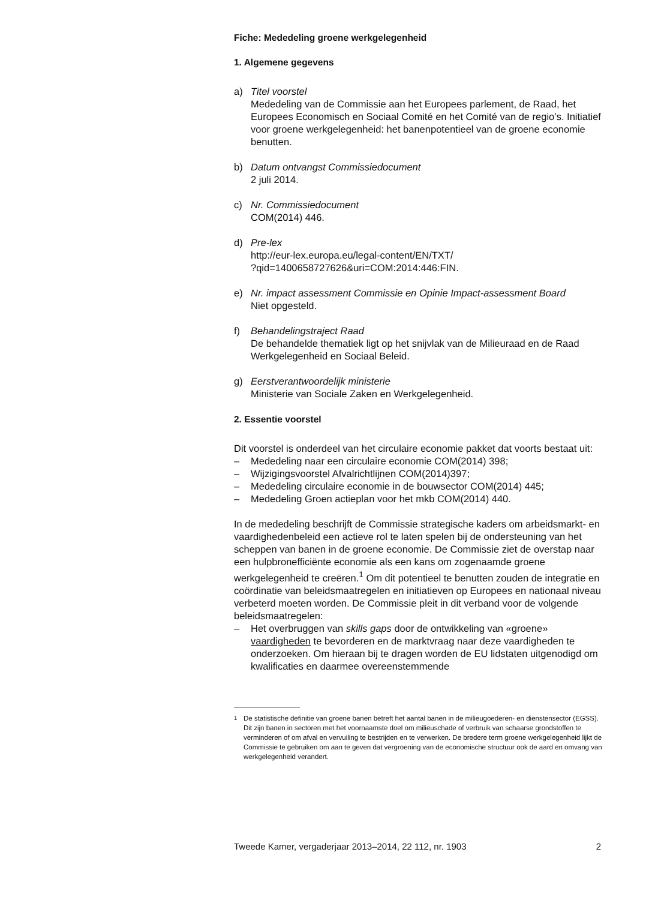Fiche: Mededeling groene werkgelegenheid
1. Algemene gegevens
a) Titel voorstel
Mededeling van de Commissie aan het Europees parlement, de Raad, het Europees Economisch en Sociaal Comité en het Comité van de regio’s. Initiatief voor groene werkgelegenheid: het banenpotentieel van de groene economie benutten.
b) Datum ontvangst Commissiedocument
2 juli 2014.
c) Nr. Commissiedocument
COM(2014) 446.
d) Pre-lex
http://eur-lex.europa.eu/legal-content/EN/TXT/
?qid=1400658727626&uri=COM:2014:446:FIN.
e) Nr. impact assessment Commissie en Opinie Impact-assessment Board
Niet opgesteld.
f) Behandelingstraject Raad
De behandelde thematiek ligt op het snijvlak van de Milieuraad en de Raad Werkgelegenheid en Sociaal Beleid.
g) Eerstverantwoordelijk ministerie
Ministerie van Sociale Zaken en Werkgelegenheid.
2. Essentie voorstel
Dit voorstel is onderdeel van het circulaire economie pakket dat voorts bestaat uit:
– Mededeling naar een circulaire economie COM(2014) 398;
– Wijzigingsvoorstel Afvalrichtlijnen COM(2014)397;
– Mededeling circulaire economie in de bouwsector COM(2014) 445;
– Mededeling Groen actieplan voor het mkb COM(2014) 440.
In de mededeling beschrijft de Commissie strategische kaders om arbeidsmarkt- en vaardighedenbeleid een actieve rol te laten spelen bij de ondersteuning van het scheppen van banen in de groene economie. De Commissie ziet de overstap naar een hulpbronefficiënte economie als een kans om zogenaamde groene werkgelegenheid te creëren.<sup>1</sup> Om dit potentieel te benutten zouden de integratie en coördinatie van beleidsmaatregelen en initiatieven op Europees en nationaal niveau verbeterd moeten worden. De Commissie pleit in dit verband voor de volgende beleidsmaatregelen:
– Het overbruggen van skills gaps door de ontwikkeling van «groene» vaardigheden te bevorderen en de marktvraag naar deze vaardigheden te onderzoeken. Om hieraan bij te dragen worden de EU lidstaten uitgenodigd om kwalificaties en daarmee overeenstemmende
<sup>1</sup> De statistische definitie van groene banen betreft het aantal banen in de milieugoederen- en dienstensector (EGSS). Dit zijn banen in sectoren met het voornaamste doel om milieuschade of verbruik van schaarse grondstoffen te verminderen of om afval en vervuiling te bestrijden en te verwerken. De bredere term groene werkgelegenheid lijkt de Commissie te gebruiken om aan te geven dat vergroening van de economische structuur ook de aard en omvang van werkgelegenheid verandert.
Tweede Kamer, vergaderjaar 2013–2014, 22 112, nr. 1903 2